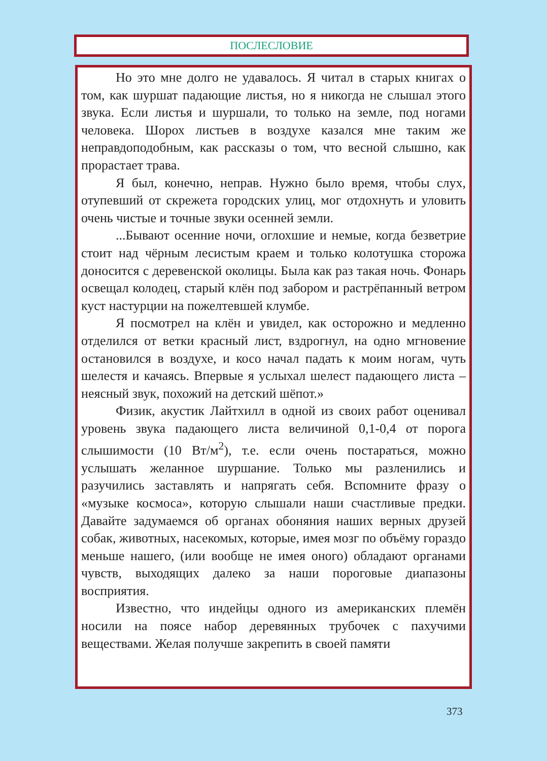ПОСЛЕСЛОВИЕ
Но это мне долго не удавалось. Я читал в старых книгах о том, как шуршат падающие листья, но я никогда не слышал этого звука. Если листья и шуршали, то только на земле, под ногами человека. Шорох листьев в воздухе казался мне таким же неправдоподобным, как рассказы о том, что весной слышно, как прорастает трава.
Я был, конечно, неправ. Нужно было время, чтобы слух, отупевший от скрежета городских улиц, мог отдохнуть и уловить очень чистые и точные звуки осенней земли.
...Бывают осенние ночи, оглохшие и немые, когда безветрие стоит над чёрным лесистым краем и только колотушка сторожа доносится с деревенской околицы. Была как раз такая ночь. Фонарь освещал колодец, старый клён под забором и растрёпанный ветром куст настурции на пожелтевшей клумбе.
Я посмотрел на клён и увидел, как осторожно и медленно отделился от ветки красный лист, вздрогнул, на одно мгновение остановился в воздухе, и косо начал падать к моим ногам, чуть шелестя и качаясь. Впервые я услыхал шелест падающего листа – неясный звук, похожий на детский шёпот.»
Физик, акустик Лайтхилл в одной из своих работ оценивал уровень звука падающего листа величиной 0,1-0,4 от порога слышимости (10 Вт/м<sup>2</sup>), т.е. если очень постараться, можно услышать желанное шуршание. Только мы разленились и разучились заставлять и напрягать себя. Вспомните фразу о «музыке космоса», которую слышали наши счастливые предки. Давайте задумаемся об органах обоняния наших верных друзей собак, животных, насекомых, которые, имея мозг по объёму гораздо меньше нашего, (или вообще не имея оного) обладают органами чувств, выходящих далеко за наши пороговые диапазоны восприятия.
Известно, что индейцы одного из американских племён носили на поясе набор деревянных трубочек с пахучими веществами. Желая получше закрепить в своей памяти
373